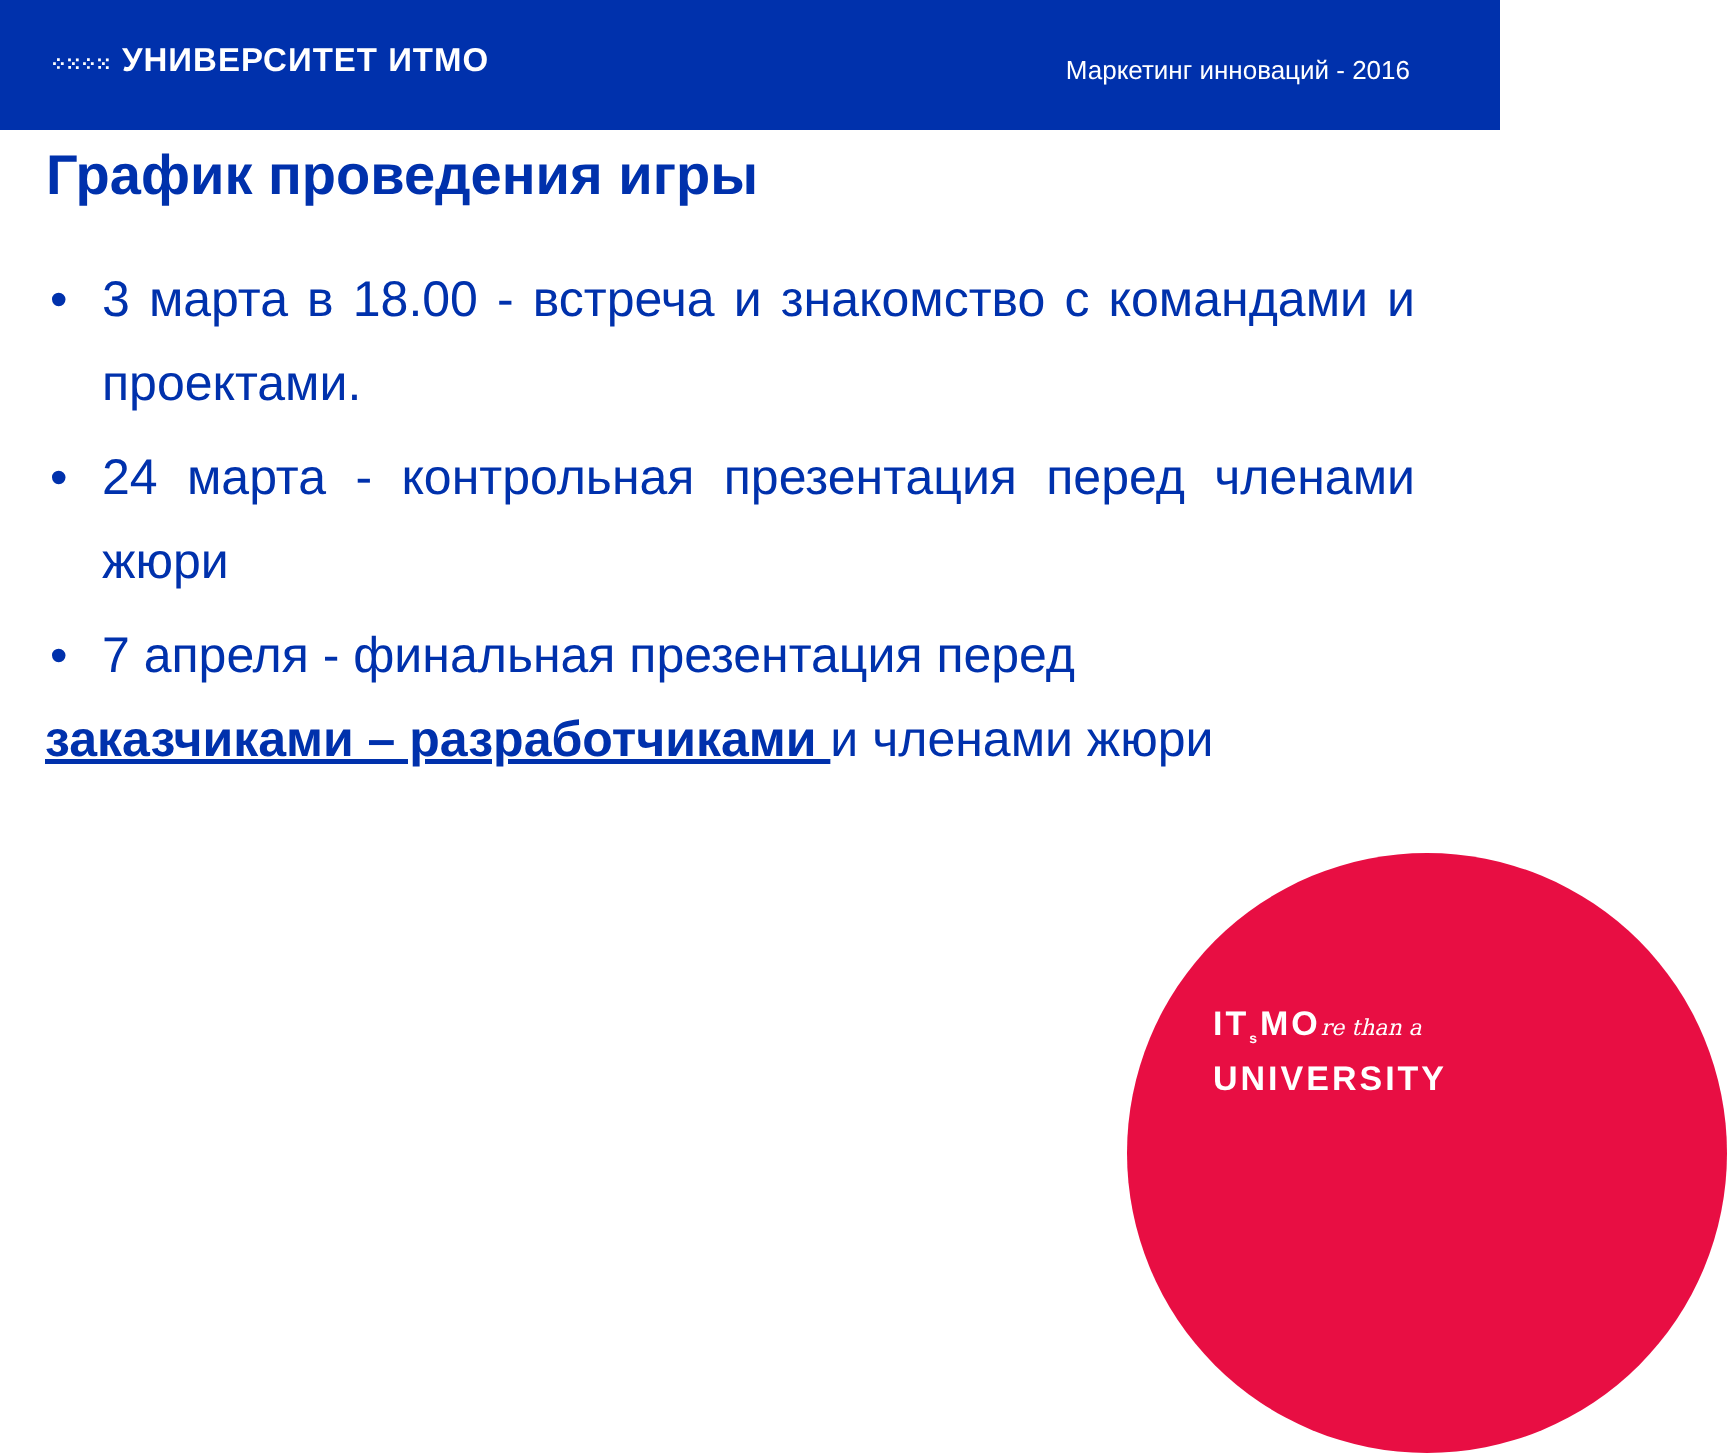⁘⁙⁘⁙ УНИВЕРСИТЕТ ИТМО
Маркетинг инноваций - 2016
График проведения игры
• 3 марта в 18.00 - встреча и знакомство с командами и проектами.
• 24 марта - контрольная презентация перед членами жюри
• 7 апреля - финальная презентация перед
заказчиками – разработчиками и членами жюри
IT<sub>s</sub>MOre than a
UNIVERSITY